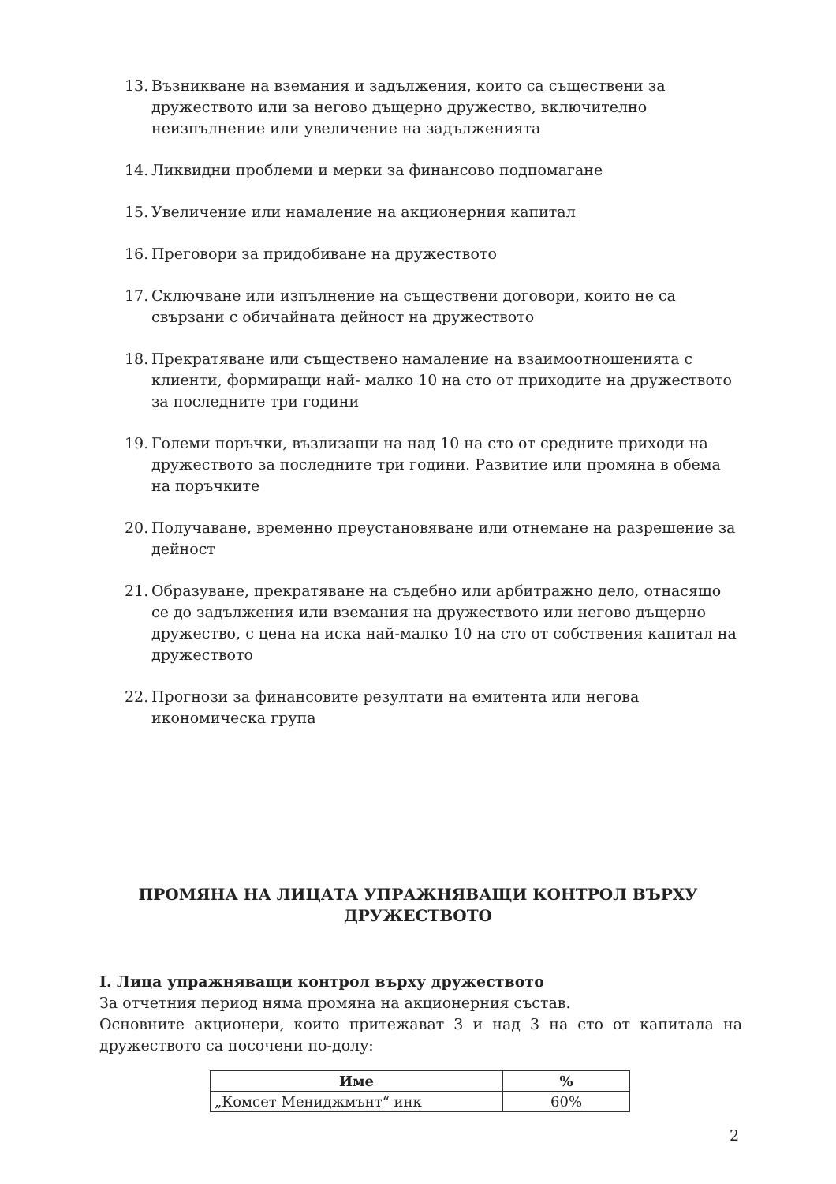13. Възникване на вземания и задължения, които са съществени за дружеството или за негово дъщерно дружество, включително неизпълнение или увеличение на задълженията
14. Ликвидни проблеми и мерки за финансово подпомагане
15. Увеличение или намаление на акционерния капитал
16. Преговори за придобиване на дружеството
17. Сключване или изпълнение на съществени договори, които не са свързани с обичайната дейност на дружеството
18. Прекратяване или съществено намаление на взаимоотношенията с клиенти, формиращи най- малко 10 на сто от приходите на дружеството за последните три години
19. Големи поръчки, възлизащи на над 10 на сто от средните приходи на дружеството за последните три години. Развитие или промяна в обема на поръчките
20. Получаване, временно преустановяване или отнемане на разрешение за дейност
21. Образуване, прекратяване на съдебно или арбитражно дело, отнасящо се до задължения или вземания на дружеството или негово дъщерно дружество, с цена на иска най-малко 10 на сто от собствения капитал на дружеството
22. Прогнози за финансовите резултати на емитента или негова икономическа група
ПРОМЯНА НА ЛИЦАТА УПРАЖНЯВАЩИ КОНТРОЛ ВЪРХУ ДРУЖЕСТВОТО
I. Лица упражняващи контрол върху дружеството
За отчетния период няма промяна на акционерния състав.
Основните акционери, които притежават 3 и над 3 на сто от капитала на дружеството са посочени по-долу:
| Име | % |
| --- | --- |
| „Комсет Мениджмънт“ инк | 60% |
2